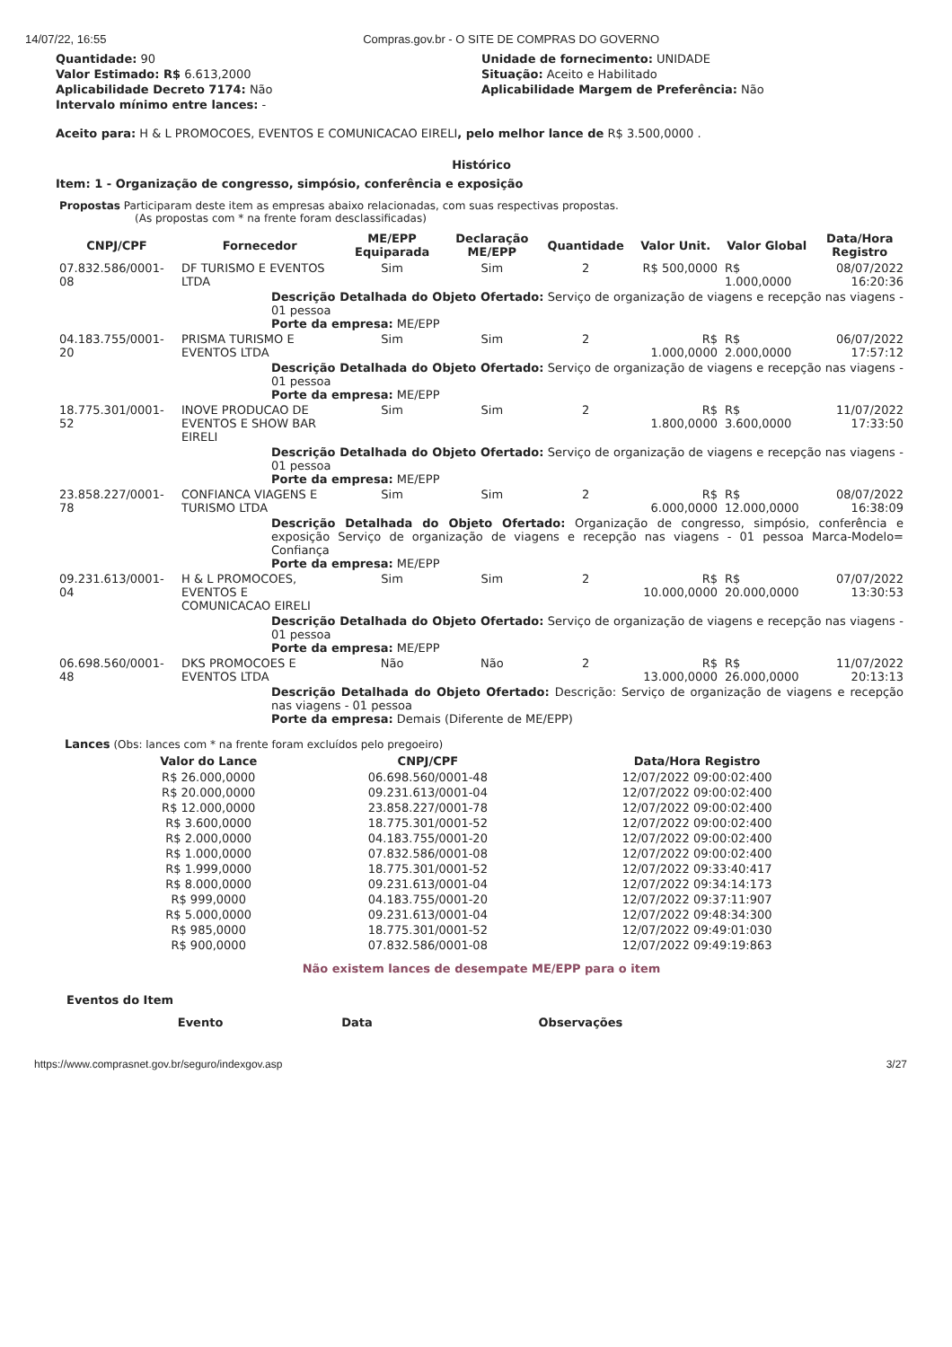14/07/22, 16:55 Compras.gov.br - O SITE DE COMPRAS DO GOVERNO
Quantidade: 90
Valor Estimado: R$ 6.613,2000
Aplicabilidade Decreto 7174: Não
Intervalo mínimo entre lances: -
Unidade de fornecimento: UNIDADE
Situação: Aceito e Habilitado
Aplicabilidade Margem de Preferência: Não
Aceito para: H & L PROMOCOES, EVENTOS E COMUNICACAO EIRELI, pelo melhor lance de R$ 3.500,0000 .
Histórico
Item: 1 - Organização de congresso, simpósio, conferência e exposição
Propostas Participaram deste item as empresas abaixo relacionadas, com suas respectivas propostas.
(As propostas com * na frente foram desclassificadas)
| CNPJ/CPF | Fornecedor | ME/EPP Equiparada | Declaração ME/EPP | Quantidade | Valor Unit. | Valor Global | Data/Hora Registro |
| --- | --- | --- | --- | --- | --- | --- | --- |
| 07.832.586/0001-08 | DF TURISMO E EVENTOS LTDA | Sim | Sim | 2 | R$ 500,0000 | R$ 1.000,0000 | 08/07/2022 16:20:36 |
| Descrição Detalhada do Objeto Ofertado: Serviço de organização de viagens e recepção nas viagens - 01 pessoa Porte da empresa: ME/EPP | | | | | | | |
| 04.183.755/0001-20 | PRISMA TURISMO E EVENTOS LTDA | Sim | Sim | 2 | R$ 1.000,0000 | R$ 2.000,0000 | 06/07/2022 17:57:12 |
| Descrição Detalhada do Objeto Ofertado: Serviço de organização de viagens e recepção nas viagens - 01 pessoa Porte da empresa: ME/EPP | | | | | | | |
| 18.775.301/0001-52 | INOVE PRODUCAO DE EVENTOS E SHOW BAR EIRELI | Sim | Sim | 2 | R$ 1.800,0000 | R$ 3.600,0000 | 11/07/2022 17:33:50 |
| Descrição Detalhada do Objeto Ofertado: Serviço de organização de viagens e recepção nas viagens - 01 pessoa Porte da empresa: ME/EPP | | | | | | | |
| 23.858.227/0001-78 | CONFIANCA VIAGENS E TURISMO LTDA | Sim | Sim | 2 | R$ 6.000,0000 | R$ 12.000,0000 | 08/07/2022 16:38:09 |
| Descrição Detalhada do Objeto Ofertado: Organização de congresso, simpósio, conferência e exposição Serviço de organização de viagens e recepção nas viagens - 01 pessoa Marca-Modelo= Confiança Porte da empresa: ME/EPP | | | | | | | |
| 09.231.613/0001-04 | H & L PROMOCOES, EVENTOS E COMUNICACAO EIRELI | Sim | Sim | 2 | R$ 10.000,0000 | R$ 20.000,0000 | 07/07/2022 13:30:53 |
| Descrição Detalhada do Objeto Ofertado: Serviço de organização de viagens e recepção nas viagens - 01 pessoa Porte da empresa: ME/EPP | | | | | | | |
| 06.698.560/0001-48 | DKS PROMOCOES E EVENTOS LTDA | Não | Não | 2 | R$ 13.000,0000 | R$ 26.000,0000 | 11/07/2022 20:13:13 |
| Descrição Detalhada do Objeto Ofertado: Descrição: Serviço de organização de viagens e recepção nas viagens - 01 pessoa Porte da empresa: Demais (Diferente de ME/EPP) | | | | | | | |
Lances (Obs: lances com * na frente foram excluídos pelo pregoeiro)
| Valor do Lance | CNPJ/CPF | Data/Hora Registro |
| --- | --- | --- |
| R$ 26.000,0000 | 06.698.560/0001-48 | 12/07/2022 09:00:02:400 |
| R$ 20.000,0000 | 09.231.613/0001-04 | 12/07/2022 09:00:02:400 |
| R$ 12.000,0000 | 23.858.227/0001-78 | 12/07/2022 09:00:02:400 |
| R$ 3.600,0000 | 18.775.301/0001-52 | 12/07/2022 09:00:02:400 |
| R$ 2.000,0000 | 04.183.755/0001-20 | 12/07/2022 09:00:02:400 |
| R$ 1.000,0000 | 07.832.586/0001-08 | 12/07/2022 09:00:02:400 |
| R$ 1.999,0000 | 18.775.301/0001-52 | 12/07/2022 09:33:40:417 |
| R$ 8.000,0000 | 09.231.613/0001-04 | 12/07/2022 09:34:14:173 |
| R$ 999,0000 | 04.183.755/0001-20 | 12/07/2022 09:37:11:907 |
| R$ 5.000,0000 | 09.231.613/0001-04 | 12/07/2022 09:48:34:300 |
| R$ 985,0000 | 18.775.301/0001-52 | 12/07/2022 09:49:01:030 |
| R$ 900,0000 | 07.832.586/0001-08 | 12/07/2022 09:49:19:863 |
Não existem lances de desempate ME/EPP para o item
Eventos do Item
| Evento | Data | Observações |
| --- | --- | --- |
https://www.comprasnet.gov.br/seguro/indexgov.asp 3/27